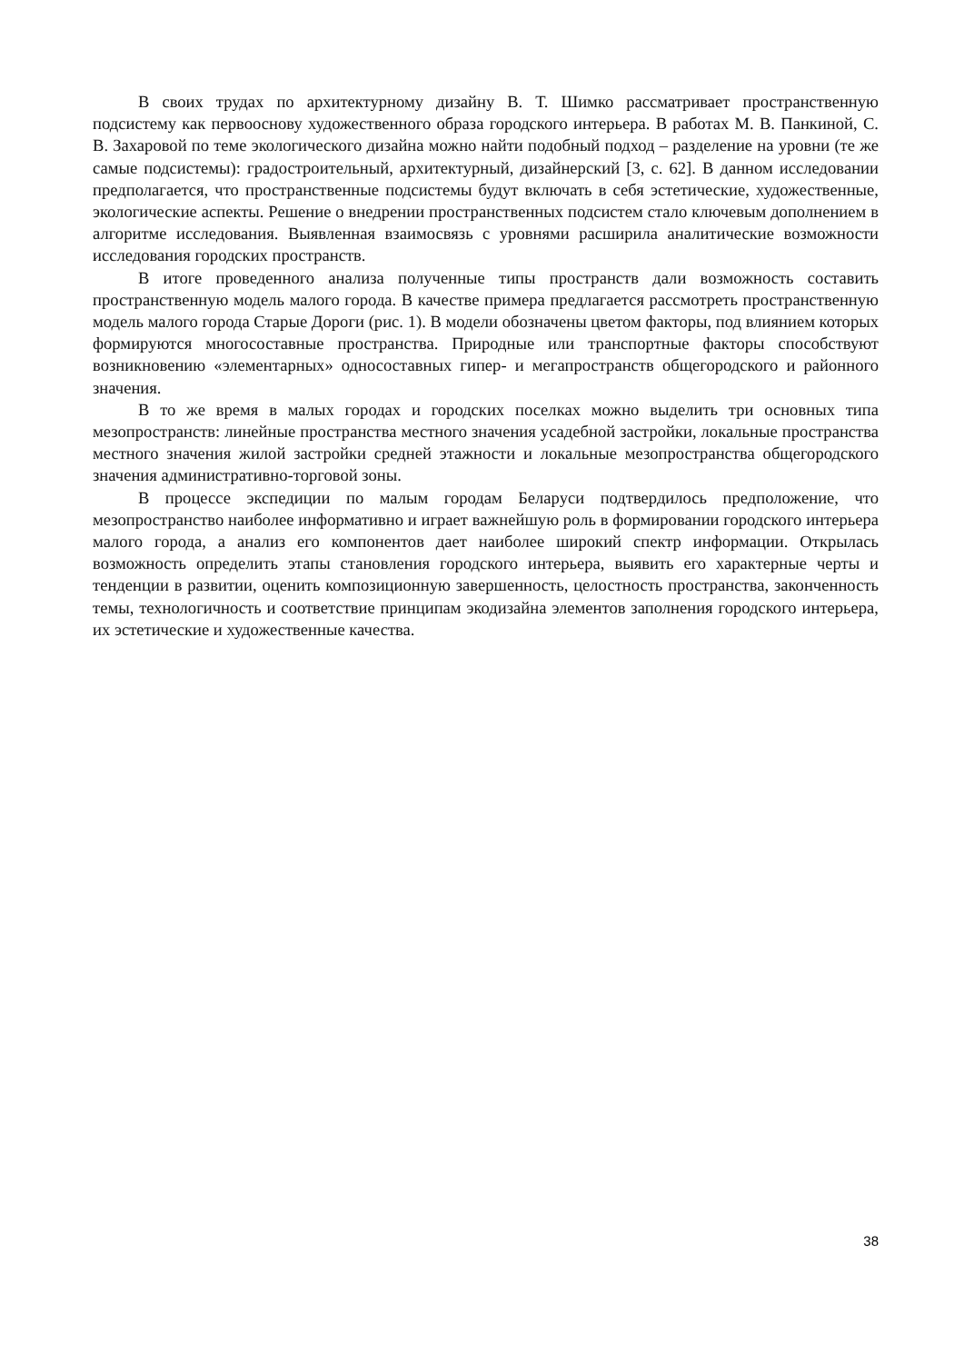В своих трудах по архитектурному дизайну В. Т. Шимко рассматривает пространственную подсистему как первооснову художественного образа городского интерьера. В работах М. В. Панкиной, С. В. Захаровой по теме экологического дизайна можно найти подобный подход – разделение на уровни (те же самые подсистемы): градостроительный, архитектурный, дизайнерский [3, с. 62]. В данном исследовании предполагается, что пространственные подсистемы будут включать в себя эстетические, художественные, экологические аспекты. Решение о внедрении пространственных подсистем стало ключевым дополнением в алгоритме исследования. Выявленная взаимосвязь с уровнями расширила аналитические возможности исследования городских пространств.
В итоге проведенного анализа полученные типы пространств дали возможность составить пространственную модель малого города. В качестве примера предлагается рассмотреть пространственную модель малого города Старые Дороги (рис. 1). В модели обозначены цветом факторы, под влиянием которых формируются многосоставные пространства. Природные или транспортные факторы способствуют возникновению «элементарных» односоставных гипер- и мегапространств общегородского и районного значения.
В то же время в малых городах и городских поселках можно выделить три основных типа мезопространств: линейные пространства местного значения усадебной застройки, локальные пространства местного значения жилой застройки средней этажности и локальные мезопространства общегородского значения административно-торговой зоны.
В процессе экспедиции по малым городам Беларуси подтвердилось предположение, что мезопространство наиболее информативно и играет важнейшую роль в формировании городского интерьера малого города, а анализ его компонентов дает наиболее широкий спектр информации. Открылась возможность определить этапы становления городского интерьера, выявить его характерные черты и тенденции в развитии, оценить композиционную завершенность, целостность пространства, законченность темы, технологичность и соответствие принципам экодизайна элементов заполнения городского интерьера, их эстетические и художественные качества.
38